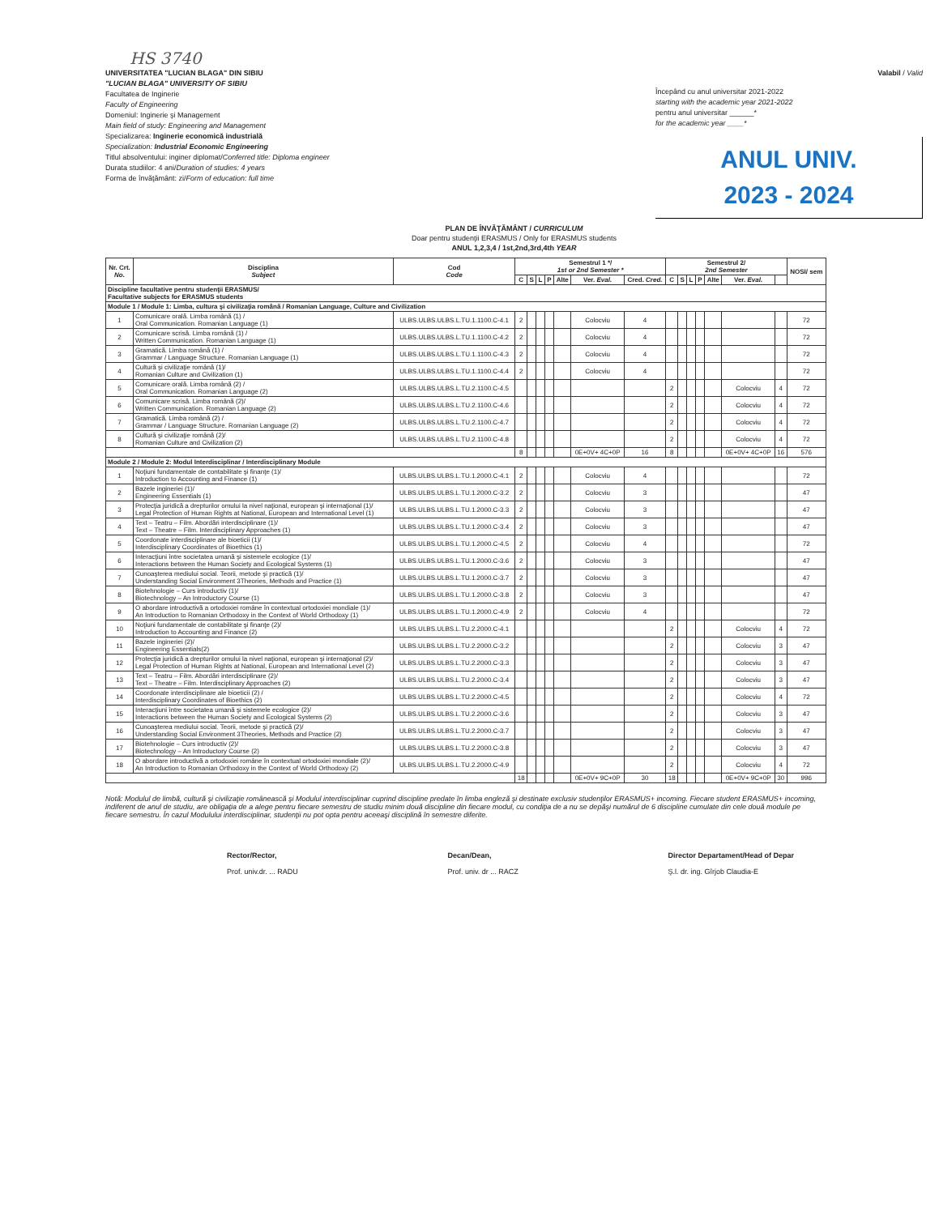HS 3740
UNIVERSITATEA "LUCIAN BLAGA" DIN SIBIU
"LUCIAN BLAGA" UNIVERSITY OF SIBIU
Facultatea de Inginerie
Faculty of Engineering
Domeniul: Inginerie şi Management
Main field of study: Engineering and Management
Specializarea: Inginerie economică industrială
Specialization: Industrial Economic Engineering
Titlul absolventului: inginer diplomat/Conferred title: Diploma engineer
Durata studiilor: 4 ani/Duration of studies: 4 years
Forma de învăţământ: zi/Form of education: full time
Valabil / Valid
Începând cu anul universitar 2021-2022
starting with the academic year 2021-2022
pentru anul universitar ______*
for the academic year ____*
ANUL UNIV.
2023 - 2024
PLAN DE ÎNVĂŢĂMÂNT / CURRICULUM
Doar pentru studenţii ERASMUS / Only for ERASMUS students
ANUL 1,2,3,4 / 1st,2nd,3rd,4th YEAR
| Nr. Crt. No. | Disciplina Subject | Cod Code | Semestrul 1 */ 1st or 2nd Semester * | | | | | | | Semestrul 2/ 2nd Semester | | | | | | | NOSI/ sem |
| --- | --- | --- | --- | --- | --- | --- | --- | --- | --- | --- | --- | --- | --- | --- | --- | --- | --- |
| | | | C | S | L | P | Alte | Ver. Eval. | Cred. Cred. | C | S | L | P | Alte | Ver. Eval. | | |
| Discipline facultative pentru studenţii ERASMUS/ Facultative subjects for ERASMUS students | | | | | | | | | | | | | | | | | |
| Module 1 / Module 1: Limba, cultura şi civilizaţia română / Romanian Language, Culture and Civilization | | | | | | | | | | | | | | | | | |
| 1 | Comunicare orală. Limba română (1) / Oral Communication. Romanian Language (1) | ULBS.ULBS.ULBS.L.TU.1.1100.C-4.1 | 2 | | | | | Colocviu | 4 | | | | | | | | 72 |
| 2 | Comunicare scrisă. Limba română (1) / Written Communication. Romanian Language (1) | ULBS.ULBS.ULBS.L.TU.1.1100.C-4.2 | 2 | | | | | Colocviu | 4 | | | | | | | | 72 |
| 3 | Gramatică. Limba română (1) / Grammar / Language Structure. Romanian Language (1) | ULBS.ULBS.ULBS.L.TU.1.1100.C-4.3 | 2 | | | | | Colocviu | 4 | | | | | | | | 72 |
| 4 | Cultură şi civilizaţie română (1)/ Romanian Culture and Civilization (1) | ULBS.ULBS.ULBS.L.TU.1.1100.C-4.4 | 2 | | | | | Colocviu | 4 | | | | | | | | 72 |
| 5 | Comunicare orală. Limba română (2) / Oral Communication. Romanian Language (2) | ULBS.ULBS.ULBS.L.TU.2.1100.C-4.5 | | | | | | | | 2 | | | | | Colocviu | 4 | 72 |
| 6 | Comunicare scrisă. Limba română (2)/ Written Communication. Romanian Language (2) | ULBS.ULBS.ULBS.L.TU.2.1100.C-4.6 | | | | | | | | 2 | | | | | Colocviu | 4 | 72 |
| 7 | Gramatică. Limba română (2) / Grammar / Language Structure. Romanian Language (2) | ULBS.ULBS.ULBS.L.TU.2.1100.C-4.7 | | | | | | | | 2 | | | | | Colocviu | 4 | 72 |
| 8 | Cultură şi civilizaţie română (2)/ Romanian Culture and Civilization (2) | ULBS.ULBS.ULBS.L.TU.2.1100.C-4.8 | | | | | | | | 2 | | | | | Colocviu | 4 | 72 |
| | | | 8 | | | | | 0E+0V+ 4C+0P | 16 | 8 | | | | | 0E+0V+ 4C+0P | 16 | 576 |
| Module 2 / Module 2: Modul Interdisciplinar / Interdisciplinary Module | | | | | | | | | | | | | | | | | |
| 1 | Noţiuni fundamentale de contabilitate şi finanţe (1)/ Introduction to Accounting and Finance (1) | ULBS.ULBS.ULBS.L.TU.1.2000.C-4.1 | 2 | | | | | Colocviu | 4 | | | | | | | | 72 |
| 2 | Bazele ingineriei (1)/ Engineering Essentials (1) | ULBS.ULBS.ULBS.L.TU.1.2000.C-3.2 | 2 | | | | | Colocviu | 3 | | | | | | | | 47 |
| 3 | Protecţia juridică a drepturilor omului la nivel naţional, european şi internaţional (1)/ Legal Protection of Human Rights at National, European and International Level (1) | ULBS.ULBS.ULBS.L.TU.1.2000.C-3.3 | 2 | | | | | Colocviu | 3 | | | | | | | | 47 |
| 4 | Text – Teatru – Film. Abordări interdisciplinare (1)/ Text – Theatre – Film. Interdisciplinary Approaches (1) | ULBS.ULBS.ULBS.L.TU.1.2000.C-3.4 | 2 | | | | | Colocviu | 3 | | | | | | | | 47 |
| 5 | Coordonate interdisciplinare ale bioeticii (1)/ Interdisciplinary Coordinates of Bioethics (1) | ULBS.ULBS.ULBS.L.TU.1.2000.C-4.5 | 2 | | | | | Colocviu | 4 | | | | | | | | 72 |
| 6 | Interacţiuni între societatea umană şi sistemele ecologice (1)/ Interactions between the Human Society and Ecological Systems (1) | ULBS.ULBS.ULBS.L.TU.1.2000.C-3.6 | 2 | | | | | Colocviu | 3 | | | | | | | | 47 |
| 7 | Cunoaşterea mediului social. Teorii, metode şi practică (1)/ Understanding Social Environment 3Theories, Methods and Practice (1) | ULBS.ULBS.ULBS.L.TU.1.2000.C-3.7 | 2 | | | | | Colocviu | 3 | | | | | | | | 47 |
| 8 | Biotehnologie – Curs introductiv (1)/ Biotechnology – An Introductory Course (1) | ULBS.ULBS.ULBS.L.TU.1.2000.C-3.8 | 2 | | | | | Colocviu | 3 | | | | | | | | 47 |
| 9 | O abordare introductivă a ortodoxiei române în contextual ortodoxiei mondiale (1)/ An Introduction to Romanian Orthodoxy in the Context of World Orthodoxy (1) | ULBS.ULBS.ULBS.L.TU.1.2000.C-4.9 | 2 | | | | | Colocviu | 4 | | | | | | | | 72 |
| 10 | Noţiuni fundamentale de contabilitate şi finanţe (2)/ Introduction to Accounting and Finance (2) | ULBS.ULBS.ULBS.L.TU.2.2000.C-4.1 | | | | | | | | 2 | | | | | Colocviu | 4 | 72 |
| 11 | Bazele ingineriei (2)/ Engineering Essentials(2) | ULBS.ULBS.ULBS.L.TU.2.2000.C-3.2 | | | | | | | | 2 | | | | | Colocviu | 3 | 47 |
| 12 | Protecţia juridică a drepturilor omului la nivel naţional, european şi internaţional (2)/ Legal Protection of Human Rights at National, European and International Level (2) | ULBS.ULBS.ULBS.L.TU.2.2000.C-3.3 | | | | | | | | 2 | | | | | Colocviu | 3 | 47 |
| 13 | Text – Teatru – Film. Abordări interdisciplinare (2)/ Text – Theatre – Film. Interdisciplinary Approaches (2) | ULBS.ULBS.ULBS.L.TU.2.2000.C-3.4 | | | | | | | | 2 | | | | | Colocviu | 3 | 47 |
| 14 | Coordonate interdisciplinare ale bioeticii (2) / Interdisciplinary Coordinates of Bioethics (2) | ULBS.ULBS.ULBS.L.TU.2.2000.C-4.5 | | | | | | | | 2 | | | | | Colocviu | 4 | 72 |
| 15 | Interacţiuni între societatea umană şi sistemele ecologice (2)/ Interactions between the Human Society and Ecological Systems (2) | ULBS.ULBS.ULBS.L.TU.2.2000.C-3.6 | | | | | | | | 2 | | | | | Colocviu | 3 | 47 |
| 16 | Cunoaşterea mediului social. Teorii, metode şi practică (2)/ Understanding Social Environment 3Theories, Methods and Practice (2) | ULBS.ULBS.ULBS.L.TU.2.2000.C-3.7 | | | | | | | | 2 | | | | | Colocviu | 3 | 47 |
| 17 | Biotehnologie – Curs introductiv (2)/ Biotechnology – An Introductory Course (2) | ULBS.ULBS.ULBS.L.TU.2.2000.C-3.8 | | | | | | | | 2 | | | | | Colocviu | 3 | 47 |
| 18 | O abordare introductivă a ortodoxiei române în contextual ortodoxiei mondiale (2)/ An Introduction to Romanian Orthodoxy in the Context of World Orthodoxy (2) | ULBS.ULBS.ULBS.L.TU.2.2000.C-4.9 | | | | | | | | 2 | | | | | Colocviu | 4 | 72 |
| | | | 18 | | | | | 0E+0V+ 9C+0P | 30 | 18 | | | | | 0E+0V+ 9C+0P | 30 | 996 |
Notă: Modulul de limbă, cultură şi civilizaţie românească şi Modulul interdisciplinar cuprind discipline predate în limba engleză şi destinate exclusiv studenţilor ERASMUS+ incoming. Fiecare student ERASMUS+ incoming, indiferent de anul de studiu, are obligaţia de a alege pentru fiecare semestru de studiu minim două discipline din fiecare modul, cu condiţia de a nu se depăşi numărul de 6 discipline cumulate din cele două module pe fiecare semestru. În cazul Modulului interdisciplinar, studenţii nu pot opta pentru aceeaşi disciplină în semestre diferite.
Rector/Rector,
Prof. univ.dr. ... RADU
Decan/Dean,
Prof. univ. dr ... RACZ
Director Departament/Head of Depar
Ş.l. dr. ing. Gîrjob Claudia-E